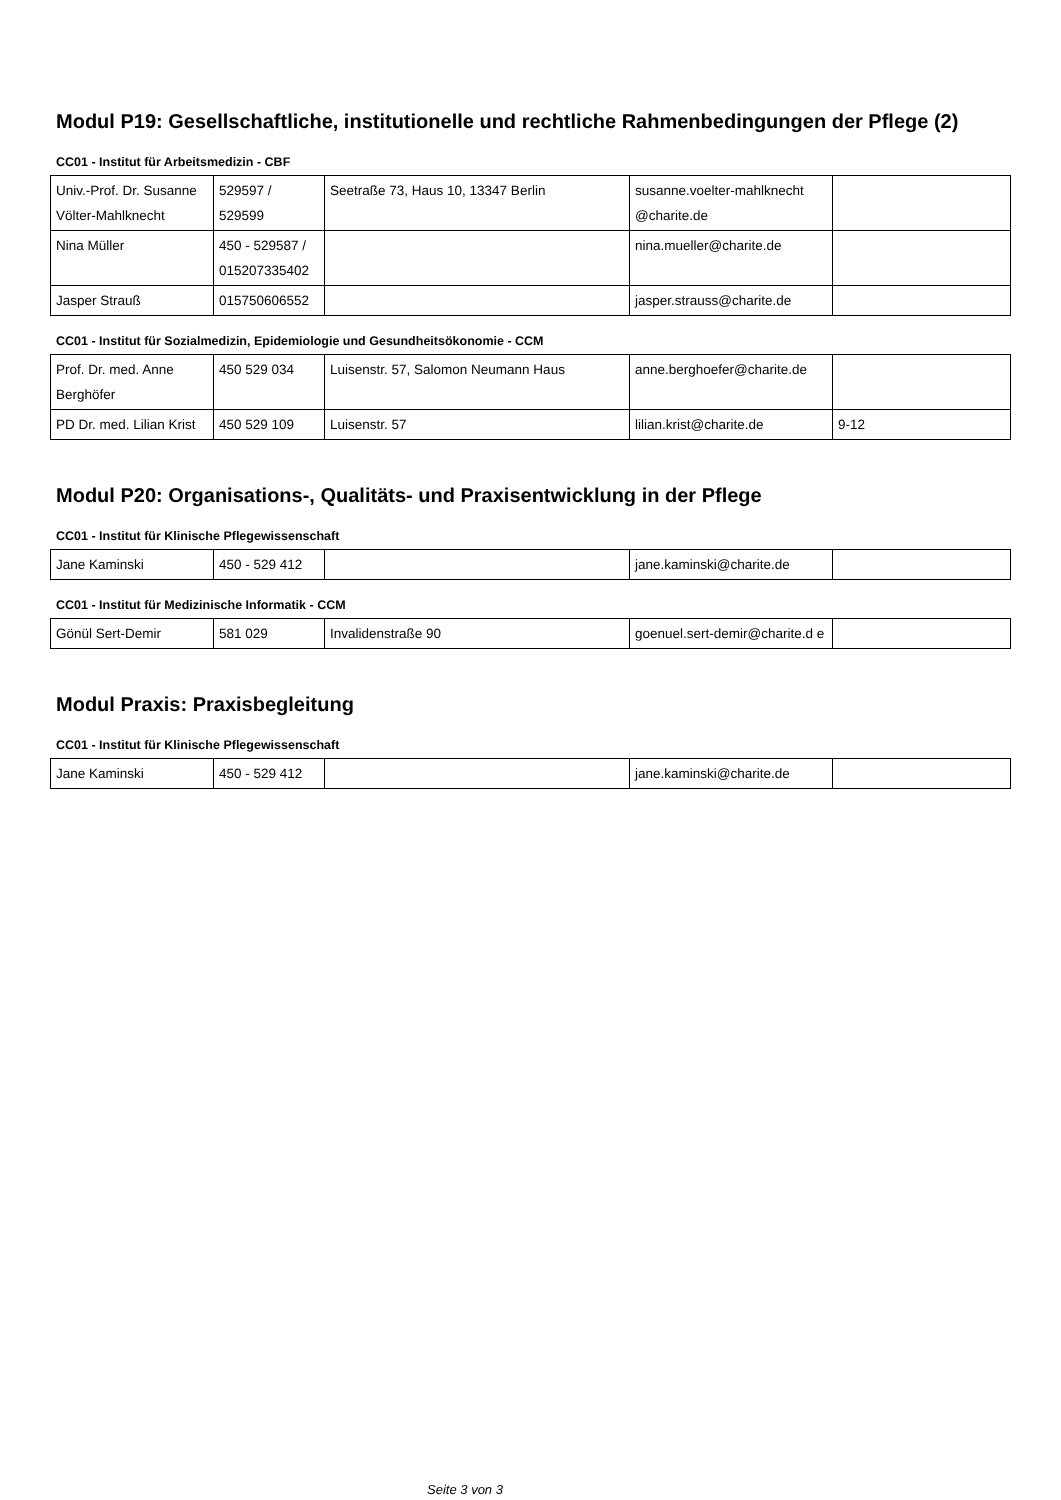Modul P19: Gesellschaftliche, institutionelle und rechtliche Rahmenbedingungen der Pflege (2)
CC01 - Institut für Arbeitsmedizin - CBF
| Univ.-Prof. Dr. Susanne Völter-Mahlknecht | 529597 / 529599 | Seetraße 73, Haus 10, 13347 Berlin | susanne.voelter-mahlknecht @charite.de | |
| Nina Müller | 450 - 529587 / 015207335402 | | nina.mueller@charite.de | |
| Jasper Strauß | 015750606552 | | jasper.strauss@charite.de | |
CC01 - Institut für Sozialmedizin, Epidemiologie und Gesundheitsökonomie - CCM
| Prof. Dr. med. Anne Berghöfer | 450 529 034 | Luisenstr. 57, Salomon Neumann Haus | anne.berghoefer@charite.de | |
| PD Dr. med. Lilian Krist | 450 529 109 | Luisenstr. 57 | lilian.krist@charite.de | 9-12 |
Modul P20: Organisations-, Qualitäts- und Praxisentwicklung in der Pflege
CC01 - Institut für Klinische Pflegewissenschaft
| Jane Kaminski | 450 - 529 412 | | jane.kaminski@charite.de | |
CC01 - Institut für Medizinische Informatik - CCM
| Gönül Sert-Demir | 581 029 | Invalidenstraße 90 | goenuel.sert-demir@charite.d e | |
Modul Praxis: Praxisbegleitung
CC01 - Institut für Klinische Pflegewissenschaft
| Jane Kaminski | 450 - 529 412 | | jane.kaminski@charite.de | |
Seite 3 von 3